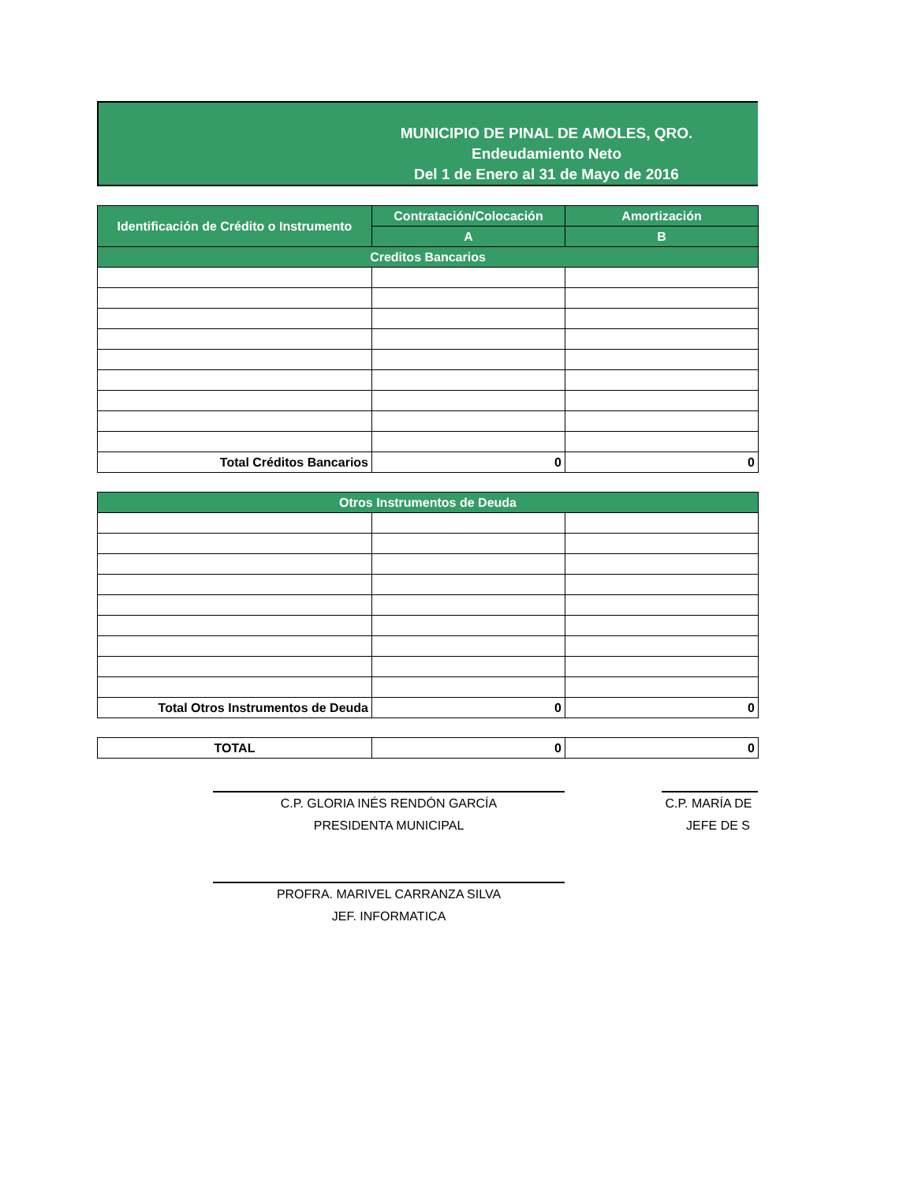MUNICIPIO DE PINAL DE AMOLES, QRO.
Endeudamiento Neto
Del 1 de Enero al 31 de Mayo de 2016
| Identificación de Crédito o Instrumento | Contratación/Colocación | Amortización |
| --- | --- | --- |
| | A | B |
| Creditos Bancarios | | |
| Total Créditos Bancarios | 0 | 0 |
| Otros Instrumentos de Deuda | | |
| Total Otros Instrumentos de Deuda | 0 | 0 |
| TOTAL | 0 | 0 |
C.P. GLORIA INÉS RENDÓN GARCÍA
PRESIDENTA MUNICIPAL
C.P. MARÍA DE
JEFE DE S
PROFRA. MARIVEL CARRANZA SILVA
JEF. INFORMATICA